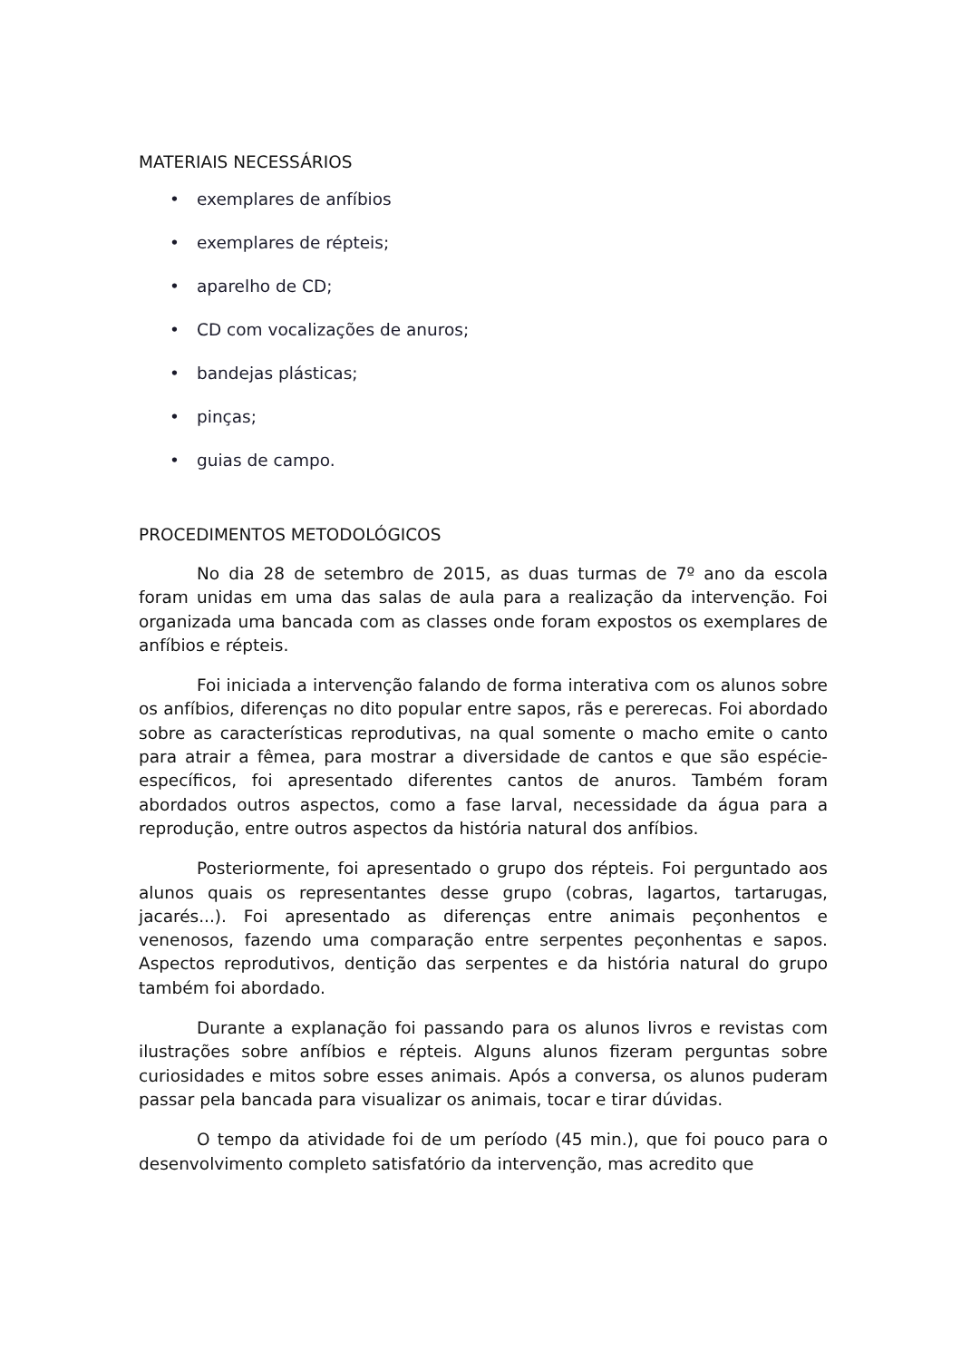MATERIAIS NECESSÁRIOS
• exemplares de anfíbios
• exemplares de répteis;
• aparelho de CD;
• CD com vocalizações de anuros;
• bandejas plásticas;
• pinças;
• guias de campo.
PROCEDIMENTOS METODOLÓGICOS
No dia 28 de setembro de 2015, as duas turmas de 7º ano da escola foram unidas em uma das salas de aula para a realização da intervenção. Foi organizada uma bancada com as classes onde foram expostos os exemplares de anfíbios e répteis.
Foi iniciada a intervenção falando de forma interativa com os alunos sobre os anfíbios, diferenças no dito popular entre sapos, rãs e pererecas. Foi abordado sobre as características reprodutivas, na qual somente o macho emite o canto para atrair a fêmea, para mostrar a diversidade de cantos e que são espécie-específicos, foi apresentado diferentes cantos de anuros. Também foram abordados outros aspectos, como a fase larval, necessidade da água para a reprodução, entre outros aspectos da história natural dos anfíbios.
Posteriormente, foi apresentado o grupo dos répteis. Foi perguntado aos alunos quais os representantes desse grupo (cobras, lagartos, tartarugas, jacarés...). Foi apresentado as diferenças entre animais peçonhentos e venenosos, fazendo uma comparação entre serpentes peçonhentas e sapos. Aspectos reprodutivos, dentição das serpentes e da história natural do grupo também foi abordado.
Durante a explanação foi passando para os alunos livros e revistas com ilustrações sobre anfíbios e répteis. Alguns alunos fizeram perguntas sobre curiosidades e mitos sobre esses animais. Após a conversa, os alunos puderam passar pela bancada para visualizar os animais, tocar e tirar dúvidas.
O tempo da atividade foi de um período (45 min.), que foi pouco para o desenvolvimento completo satisfatório da intervenção, mas acredito que